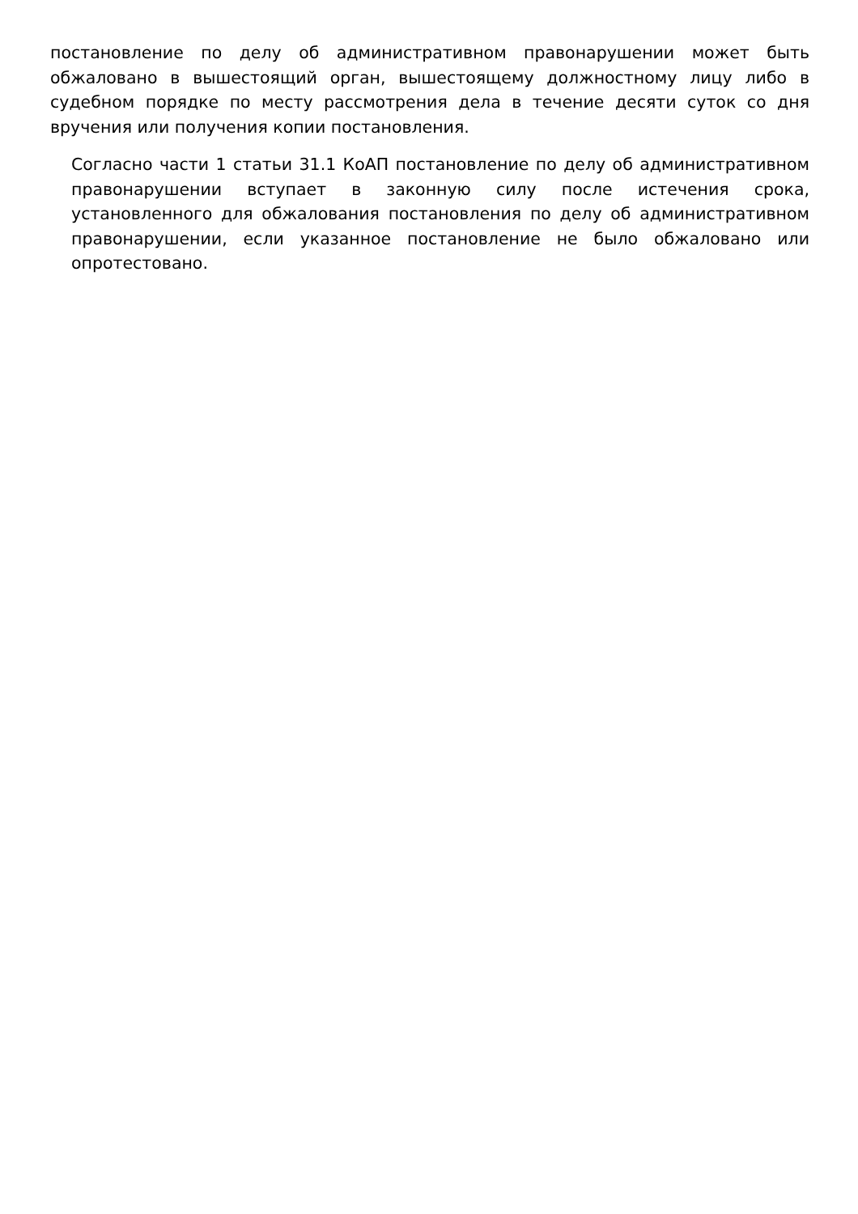постановление по делу об административном правонарушении может быть обжаловано в вышестоящий орган, вышестоящему должностному лицу либо в судебном порядке по месту рассмотрения дела в течение десяти суток со дня вручения или получения копии постановления.
Согласно части 1 статьи 31.1 КоАП постановление по делу об административном правонарушении вступает в законную силу после истечения срока, установленного для обжалования постановления по делу об административном правонарушении, если указанное постановление не было обжаловано или опротестовано.